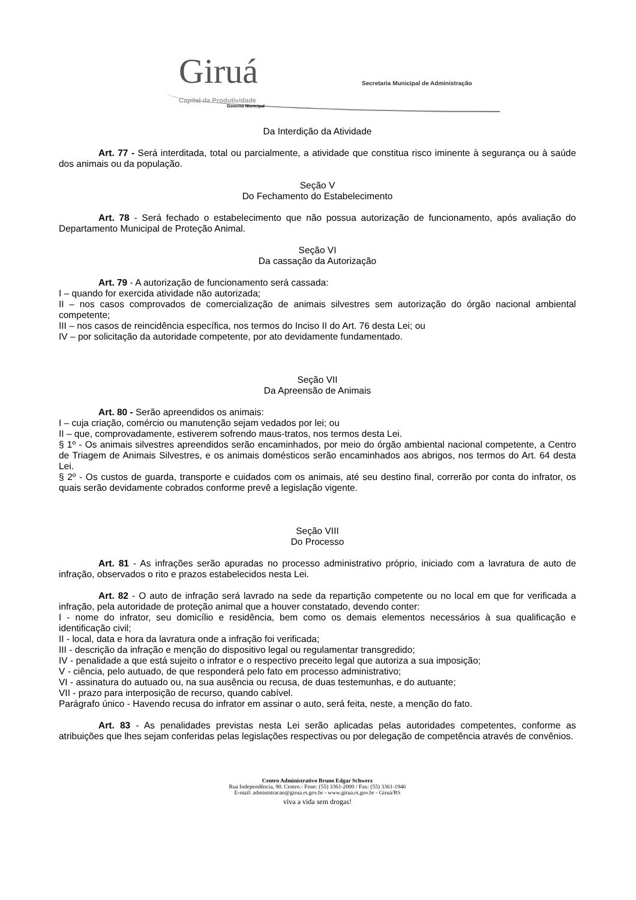Giruá Capital da Produtividade
Governo Municipal
Secretaria Municipal de Administração
Da Interdição da Atividade
Art. 77 - Será interditada, total ou parcialmente, a atividade que constitua risco iminente à segurança ou à saúde dos animais ou da população.
Seção V
Do Fechamento do Estabelecimento
Art. 78 - Será fechado o estabelecimento que não possua autorização de funcionamento, após avaliação do Departamento Municipal de Proteção Animal.
Seção VI
Da cassação da Autorização
Art. 79 - A autorização de funcionamento será cassada:
I – quando for exercida atividade não autorizada;
II – nos casos comprovados de comercialização de animais silvestres sem autorização do órgão nacional ambiental competente;
III – nos casos de reincidência específica, nos termos do Inciso II do Art. 76 desta Lei; ou
IV – por solicitação da autoridade competente, por ato devidamente fundamentado.
Seção VII
Da Apreensão de Animais
Art. 80 - Serão apreendidos os animais:
I – cuja criação, comércio ou manutenção sejam vedados por lei; ou
II – que, comprovadamente, estiverem sofrendo maus-tratos, nos termos desta Lei.
§ 1º - Os animais silvestres apreendidos serão encaminhados, por meio do órgão ambiental nacional competente, a Centro de Triagem de Animais Silvestres, e os animais domésticos serão encaminhados aos abrigos, nos termos do Art. 64 desta Lei.
§ 2º - Os custos de guarda, transporte e cuidados com os animais, até seu destino final, correrão por conta do infrator, os quais serão devidamente cobrados conforme prevê a legislação vigente.
Seção VIII
Do Processo
Art. 81 - As infrações serão apuradas no processo administrativo próprio, iniciado com a lavratura de auto de infração, observados o rito e prazos estabelecidos nesta Lei.
Art. 82 - O auto de infração será lavrado na sede da repartição competente ou no local em que for verificada a infração, pela autoridade de proteção animal que a houver constatado, devendo conter:
I - nome do infrator, seu domicílio e residência, bem como os demais elementos necessários à sua qualificação e identificação civil;
II - local, data e hora da lavratura onde a infração foi verificada;
III - descrição da infração e menção do dispositivo legal ou regulamentar transgredido;
IV - penalidade a que está sujeito o infrator e o respectivo preceito legal que autoriza a sua imposição;
V - ciência, pelo autuado, de que responderá pelo fato em processo administrativo;
VI - assinatura do autuado ou, na sua ausência ou recusa, de duas testemunhas, e do autuante;
VII - prazo para interposição de recurso, quando cabível.
Parágrafo único - Havendo recusa do infrator em assinar o auto, será feita, neste, a menção do fato.
Art. 83 - As penalidades previstas nesta Lei serão aplicadas pelas autoridades competentes, conforme as atribuições que lhes sejam conferidas pelas legislações respectivas ou por delegação de competência através de convênios.
Centro Administrativo Bruno Edgar Schwerz
Rua Independência, 90. Centro.- Fone: (55) 3361-2000 / Fax: (55) 3361-1946
E-mail: administracao@girua.rs.gov.br - www.girua.rs.gov.br - Giruá/RS
viva a vida sem drogas!